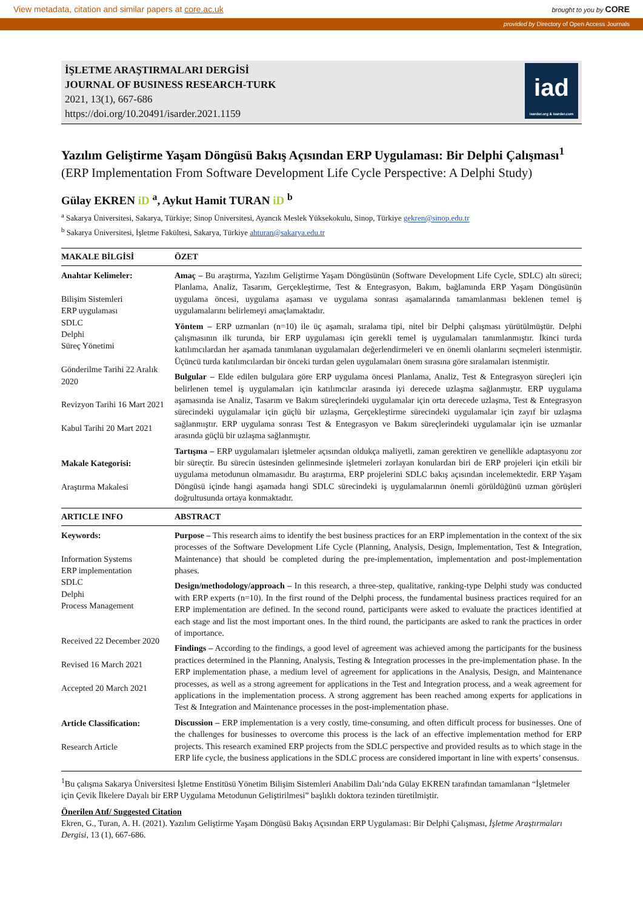View metadata, citation and similar papers at core.ac.uk brought to you by CORE
provided by Directory of Open Access Journals
İŞLETME ARAŞTIRMALARI DERGİSİ
JOURNAL OF BUSINESS RESEARCH-TURK
2021, 13(1), 667-686
https://doi.org/10.20491/isarder.2021.1159
iad
isarder.org & isarder.com
Yazılım Geliştirme Yaşam Döngüsü Bakış Açısından ERP Uygulaması: Bir Delphi Çalışması<sup>1</sup> (ERP Implementation From Software Development Life Cycle Perspective: A Delphi Study)
Gülay EKREN iD <sup>a</sup>, Aykut Hamit TURAN iD <sup>b</sup>
<sup>a</sup> Sakarya Üniversitesi, Sakarya, Türkiye; Sinop Üniversitesi, Ayancık Meslek Yüksekokulu, Sinop, Türkiye gekren@sinop.edu.tr
<sup>b</sup> Sakarya Üniversitesi, İşletme Fakültesi, Sakarya, Türkiye ahturan@sakarya.edu.tr
MAKALE BİLGİSİ ÖZET
Anahtar Kelimeler:
Bilişim Sistemleri
ERP uygulaması
SDLC
Delphi
Süreç Yönetimi
Gönderilme Tarihi 22 Aralık 2020
Revizyon Tarihi 16 Mart 2021
Kabul Tarihi 20 Mart 2021
Makale Kategorisi:
Araştırma Makalesi
Amaç – Bu araştırma, Yazılım Geliştirme Yaşam Döngüsünün (Software Development Life Cycle, SDLC) altı süreci; Planlama, Analiz, Tasarım, Gerçekleştirme, Test & Entegrasyon, Bakım, bağlamında ERP Yaşam Döngüsünün uygulama öncesi, uygulama aşaması ve uygulama sonrası aşamalarında tamamlanması beklenen temel iş uygulamalarını belirlemeyi amaçlamaktadır.
Yöntem – ERP uzmanları (n=10) ile üç aşamalı, sıralama tipi, nitel bir Delphi çalışması yürütülmüştür. Delphi çalışmasının ilk turunda, bir ERP uygulaması için gerekli temel iş uygulamaları tanımlanmıştır. İkinci turda katılımcılardan her aşamada tanımlanan uygulamaları değerlendirmeleri ve en önemli olanlarını seçmeleri istenmiştir. Üçüncü turda katılımcılardan bir önceki turdan gelen uygulamaları önem sırasına göre sıralamaları istenmiştir.
Bulgular – Elde edilen bulgulara göre ERP uygulama öncesi Planlama, Analiz, Test & Entegrasyon süreçleri için belirlenen temel iş uygulamaları için katılımcılar arasında iyi derecede uzlaşma sağlanmıştır. ERP uygulama aşamasında ise Analiz, Tasarım ve Bakım süreçlerindeki uygulamalar için orta derecede uzlaşma, Test & Entegrasyon sürecindeki uygulamalar için güçlü bir uzlaşma, Gerçekleştirme sürecindeki uygulamalar için zayıf bir uzlaşma sağlanmıştır. ERP uygulama sonrası Test & Entegrasyon ve Bakım süreçlerindeki uygulamalar için ise uzmanlar arasında güçlü bir uzlaşma sağlanmıştır.
Tartışma – ERP uygulamaları işletmeler açısından oldukça maliyetli, zaman gerektiren ve genellikle adaptasyonu zor bir süreçtir. Bu sürecin üstesinden gelinmesinde işletmeleri zorlayan konulardan biri de ERP projeleri için etkili bir uygulama metodunun olmamasıdır. Bu araştırma, ERP projelerini SDLC bakış açısından incelemektedir. ERP Yaşam Döngüsü içinde hangi aşamada hangi SDLC sürecindeki iş uygulamalarının önemli görüldüğünü uzman görüşleri doğrultusunda ortaya konmaktadır.
ARTICLE INFO ABSTRACT
Keywords:
Information Systems
ERP implementation
SDLC
Delphi
Process Management
Received 22 December 2020
Revised 16 March 2021
Accepted 20 March 2021
Article Classification:
Research Article
Purpose – This research aims to identify the best business practices for an ERP implementation in the context of the six processes of the Software Development Life Cycle (Planning, Analysis, Design, Implementation, Test & Integration, Maintenance) that should be completed during the pre-implementation, implementation and post-implementation phases.
Design/methodology/approach – In this research, a three-step, qualitative, ranking-type Delphi study was conducted with ERP experts (n=10). In the first round of the Delphi process, the fundamental business practices required for an ERP implementation are defined. In the second round, participants were asked to evaluate the practices identified at each stage and list the most important ones. In the third round, the participants are asked to rank the practices in order of importance.
Findings – According to the findings, a good level of agreement was achieved among the participants for the business practices determined in the Planning, Analysis, Testing & Integration processes in the pre-implementation phase. In the ERP implementation phase, a medium level of agreement for applications in the Analysis, Design, and Maintenance processes, as well as a strong agreement for applications in the Test and Integration process, and a weak agreement for applications in the implementation process. A strong aggrement has been reached among experts for applications in Test & Integration and Maintenance processes in the post-implementation phase.
Discussion – ERP implementation is a very costly, time-consuming, and often difficult process for businesses. One of the challenges for businesses to overcome this process is the lack of an effective implementation method for ERP projects. This research examined ERP projects from the SDLC perspective and provided results as to which stage in the ERP life cycle, the business applications in the SDLC process are considered important in line with experts’ consensus.
<sup>1</sup> Bu çalışma Sakarya Üniversitesi İşletme Enstitüsü Yönetim Bilişim Sistemleri Anabilim Dalı’nda Gülay EKREN tarafından tamamlanan “İşletmeler için Çevik İlkelere Dayalı bir ERP Uygulama Metodunun Geliştirilmesi” başlıklı doktora tezinden türetilmiştir.
Önerilen Atıf/ Suggested Citation
Ekren, G., Turan, A. H. (2021). Yazılım Geliştirme Yaşam Döngüsü Bakış Açısından ERP Uygulaması: Bir Delphi Çalışması, İşletme Araştırmaları Dergisi, 13 (1), 667-686.